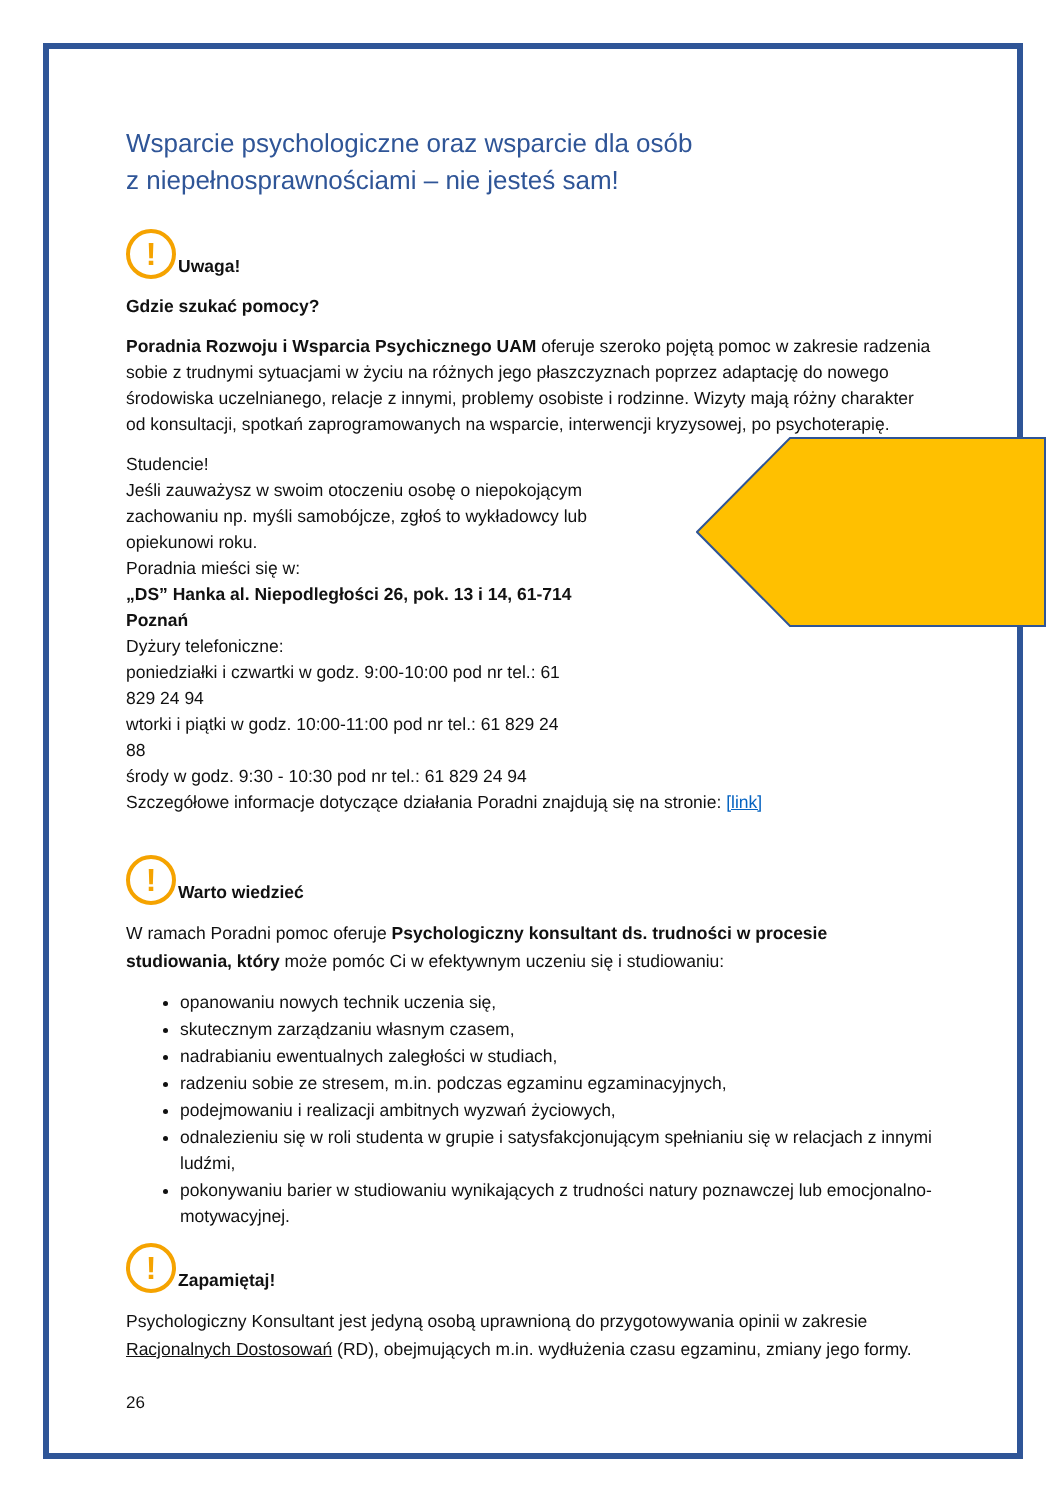Wsparcie psychologiczne oraz wsparcie dla osób
z niepełnosprawnościami – nie jesteś sam!
!
Uwaga!
Gdzie szukać pomocy?
Poradnia Rozwoju i Wsparcia Psychicznego UAM oferuje szeroko pojętą pomoc w zakresie radzenia sobie z trudnymi sytuacjami w życiu na różnych jego płaszczyznach poprzez adaptację do nowego środowiska uczelnianego, relacje z innymi, problemy osobiste i rodzinne. Wizyty mają różny charakter od konsultacji, spotkań zaprogramowanych na wsparcie, interwencji kryzysowej, po psychoterapię.
Studencie!
Jeśli zauważysz w swoim otoczeniu osobę o niepokojącym zachowaniu np. myśli samobójcze, zgłoś to wykładowcy lub opiekunowi roku.
Poradnia mieści się w:
„DS” Hanka al. Niepodległości 26, pok. 13 i 14, 61-714
Poznań
Dyżury telefoniczne:
poniedziałki i czwartki w godz. 9:00-10:00 pod nr tel.: 61
829 24 94
wtorki i piątki w godz. 10:00-11:00 pod nr tel.: 61 829 24
88
środy w godz. 9:30 - 10:30 pod nr tel.: 61 829 24 94
Szczegółowe informacje dotyczące działania Poradni znajdują się na stronie: [link]
!
Warto wiedzieć
W ramach Poradni pomoc oferuje Psychologiczny konsultant ds. trudności w procesie studiowania, który może pomóc Ci w efektywnym uczeniu się i studiowaniu:
opanowaniu nowych technik uczenia się,
skutecznym zarządzaniu własnym czasem,
nadrabianiu ewentualnych zaległości w studiach,
radzeniu sobie ze stresem, m.in. podczas egzaminu egzaminacyjnych,
podejmowaniu i realizacji ambitnych wyzwań życiowych,
odnalezieniu się w roli studenta w grupie i satysfakcjonującym spełnianiu się w relacjach z innymi ludźmi,
pokonywaniu barier w studiowaniu wynikających z trudności natury poznawczej lub emocjonalno-motywacyjnej.
!
Zapamiętaj!
Psychologiczny Konsultant jest jedyną osobą uprawnioną do przygotowywania opinii w zakresie Racjonalnych Dostosowań (RD), obejmujących m.in. wydłużenia czasu egzaminu, zmiany jego formy.
26